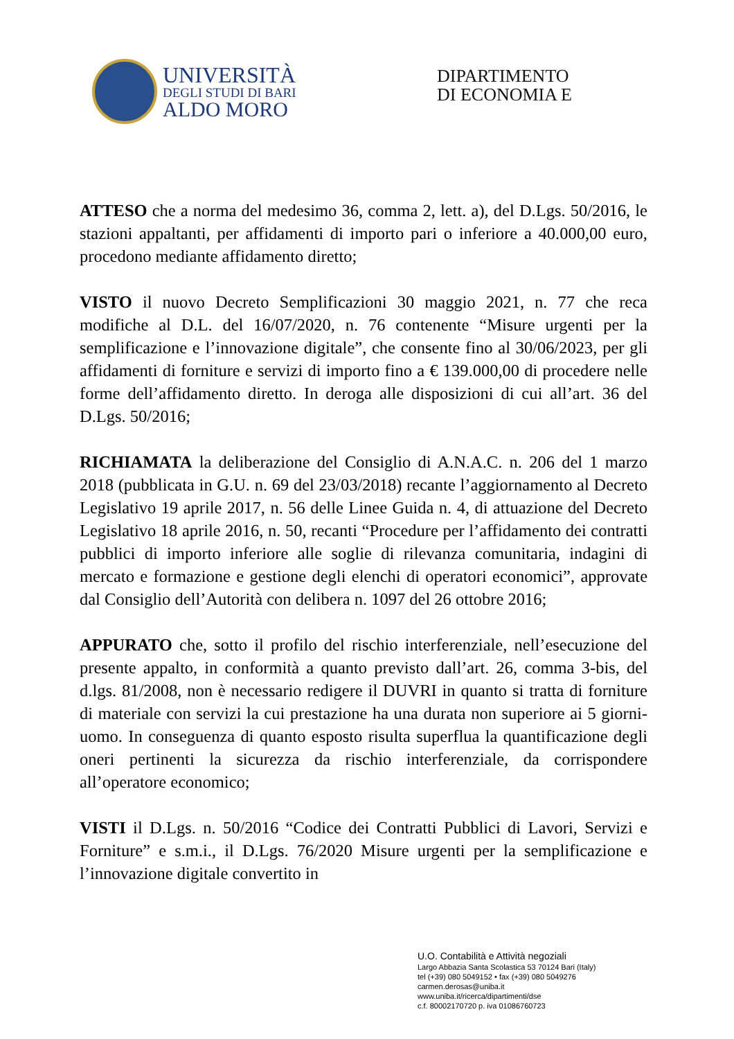UNIVERSITÀ
DEGLI STUDI DI BARI
ALDO MORO
DIPARTIMENTO
DI ECONOMIA E
ATTESO che a norma del medesimo 36, comma 2, lett. a), del D.Lgs. 50/2016, le stazioni appaltanti, per affidamenti di importo pari o inferiore a 40.000,00 euro, procedono mediante affidamento diretto;
VISTO il nuovo Decreto Semplificazioni 30 maggio 2021, n. 77 che reca modifiche al D.L. del 16/07/2020, n. 76 contenente “Misure urgenti per la semplificazione e l’innovazione digitale”, che consente fino al 30/06/2023, per gli affidamenti di forniture e servizi di importo fino a € 139.000,00 di procedere nelle forme dell’affidamento diretto. In deroga alle disposizioni di cui all’art. 36 del D.Lgs. 50/2016;
RICHIAMATA la deliberazione del Consiglio di A.N.A.C. n. 206 del 1 marzo 2018 (pubblicata in G.U. n. 69 del 23/03/2018) recante l’aggiornamento al Decreto Legislativo 19 aprile 2017, n. 56 delle Linee Guida n. 4, di attuazione del Decreto Legislativo 18 aprile 2016, n. 50, recanti “Procedure per l’affidamento dei contratti pubblici di importo inferiore alle soglie di rilevanza comunitaria, indagini di mercato e formazione e gestione degli elenchi di operatori economici”, approvate dal Consiglio dell’Autorità con delibera n. 1097 del 26 ottobre 2016;
APPURATO che, sotto il profilo del rischio interferenziale, nell’esecuzione del presente appalto, in conformità a quanto previsto dall’art. 26, comma 3-bis, del d.lgs. 81/2008, non è necessario redigere il DUVRI in quanto si tratta di forniture di materiale con servizi la cui prestazione ha una durata non superiore ai 5 giorni-uomo. In conseguenza di quanto esposto risulta superflua la quantificazione degli oneri pertinenti la sicurezza da rischio interferenziale, da corrispondere all’operatore economico;
VISTI il D.Lgs. n. 50/2016 “Codice dei Contratti Pubblici di Lavori, Servizi e Forniture” e s.m.i., il D.Lgs. 76/2020 Misure urgenti per la semplificazione e l’innovazione digitale convertito in
U.O. Contabilità e Attività negoziali
Largo Abbazia Santa Scolastica 53 70124 Bari (Italy)
tel (+39) 080 5049152 • fax (+39) 080 5049276
carmen.derosas@uniba.it
www.uniba.it/ricerca/dipartimenti/dse
c.f. 80002170720 p. iva 01086760723